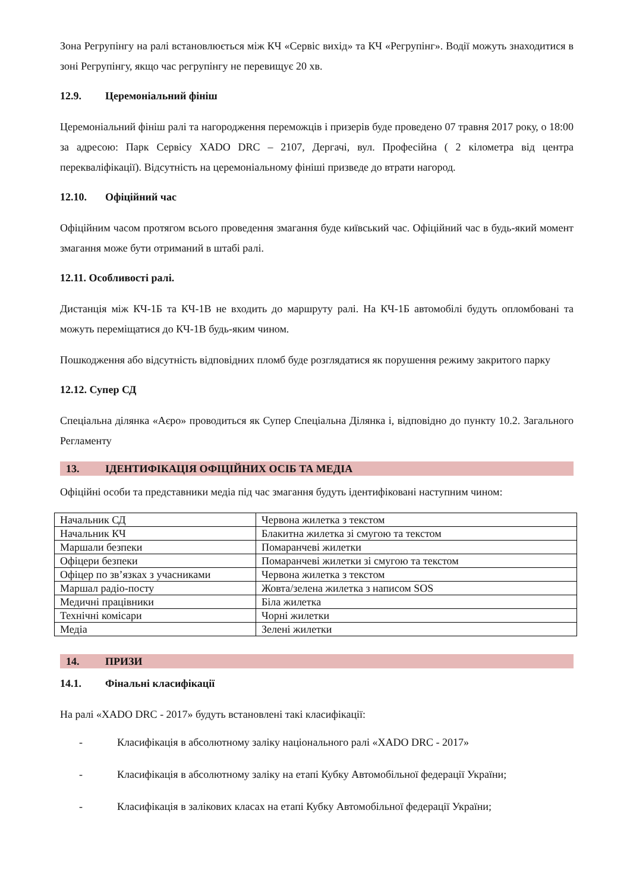Зона Регрупінгу на ралі встановлюється між КЧ «Сервіс вихід» та КЧ «Регрупінг». Водії можуть знаходитися в зоні Регрупінгу, якщо час регрупінгу не перевищує 20 хв.
12.9. Церемоніальний фініш
Церемоніальний фініш ралі та нагородження переможців і призерів буде проведено 07 травня 2017 року, о 18:00 за адресою: Парк Сервісу XADO DRC – 2107, Дергачі, вул. Професійна ( 2 кілометра від центра перекваліфікації). Відсутність на церемоніальному фініші призведе до втрати нагород.
12.10. Офіційний час
Офіційним часом протягом всього проведення змагання буде київський час. Офіційний час в будь-який момент змагання може бути отриманий в штабі ралі.
12.11. Особливості ралі.
Дистанція між КЧ-1Б та КЧ-1В не входить до маршруту ралі. На КЧ-1Б автомобілі будуть опломбовані та можуть переміщатися до КЧ-1В будь-яким чином.
Пошкодження або відсутність відповідних пломб буде розглядатися як порушення режиму закритого парку
12.12. Супер СД
Спеціальна ділянка «Аєро» проводиться як Супер Спеціальна Ділянка і, відповідно до пункту 10.2. Загального Регламенту
13. ІДЕНТИФІКАЦІЯ ОФІЦІЙНИХ ОСІБ ТА МЕДІА
Офіційні особи та представники медіа під час змагання будуть ідентифіковані наступним чином:
| Начальник СД | Червона жилетка з текстом |
| Начальник КЧ | Блакитна жилетка зі смугою та текстом |
| Маршали безпеки | Помаранчеві жилетки |
| Офіцери безпеки | Помаранчеві жилетки зі смугою та текстом |
| Офіцер по зв’язках з учасниками | Червона жилетка з текстом |
| Маршал радіо-посту | Жовта/зелена жилетка з написом SOS |
| Медичні працівники | Біла жилетка |
| Технічні комісари | Чорні жилетки |
| Медіа | Зелені жилетки |
14. ПРИЗИ
14.1. Фінальні класифікації
На ралі «XADO DRC - 2017» будуть встановлені такі класифікації:
- Класифікація в абсолютному заліку національного ралі «XADO DRC - 2017»
- Класифікація в абсолютному заліку на етапі Кубку Автомобільної федерації України;
- Класифікація в залікових класах на етапі Кубку Автомобільної федерації України;